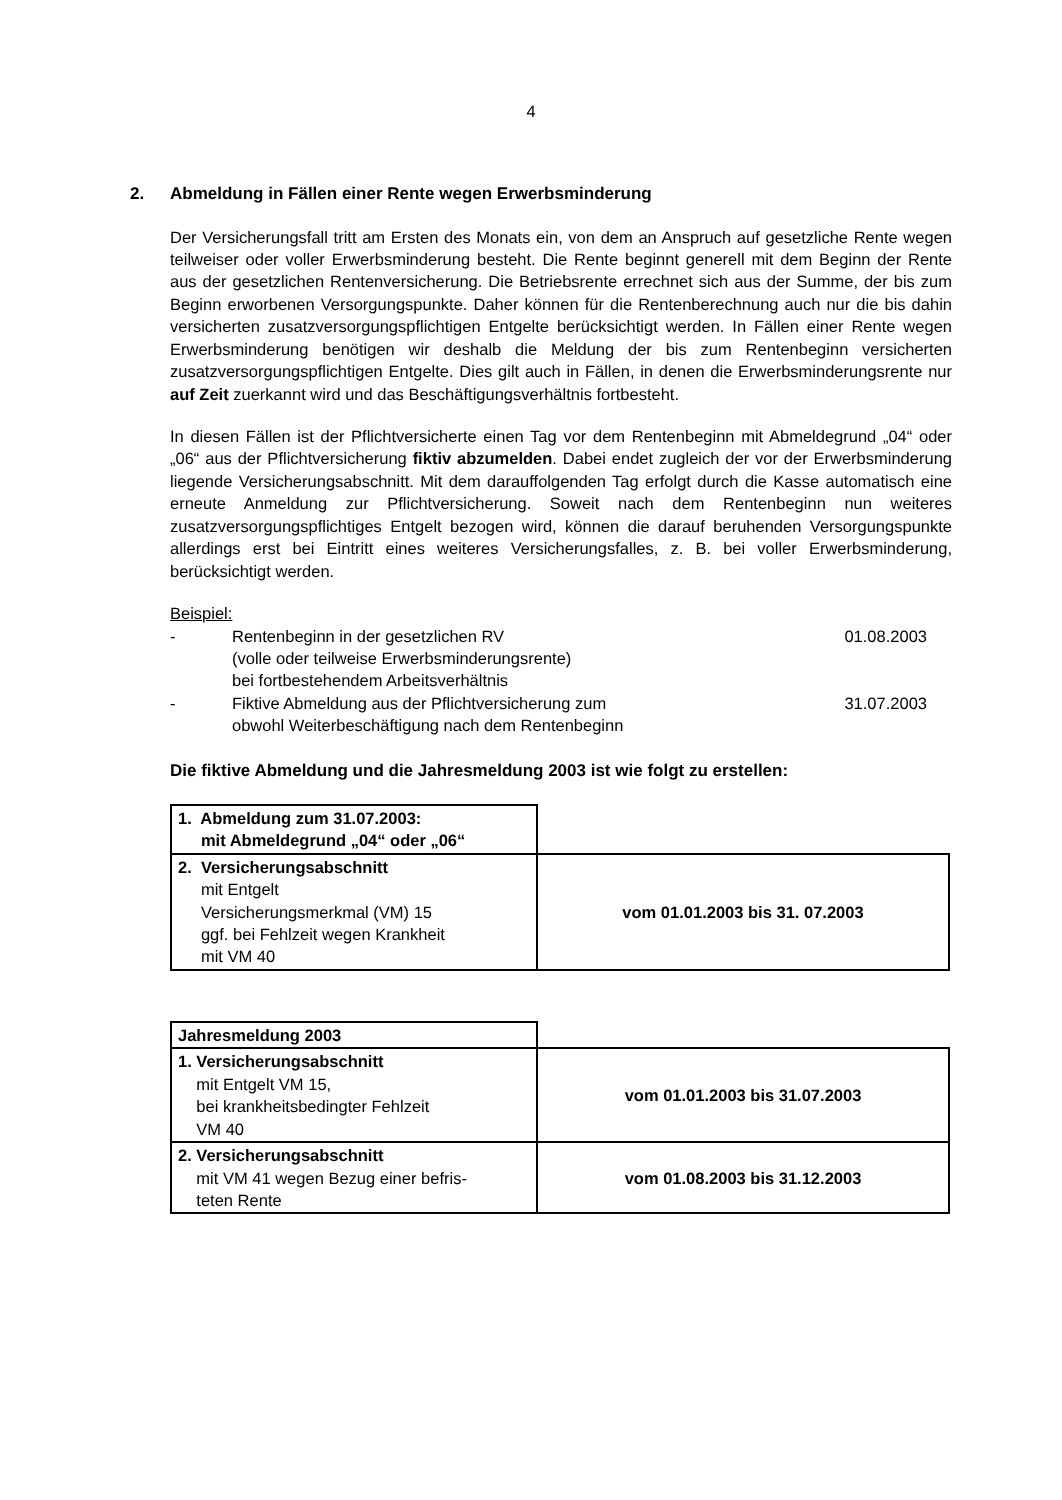4
2. Abmeldung in Fällen einer Rente wegen Erwerbsminderung
Der Versicherungsfall tritt am Ersten des Monats ein, von dem an Anspruch auf gesetzliche Rente wegen teilweiser oder voller Erwerbsminderung besteht. Die Rente beginnt generell mit dem Beginn der Rente aus der gesetzlichen Rentenversicherung. Die Betriebsrente errechnet sich aus der Summe, der bis zum Beginn erworbenen Versorgungspunkte. Daher können für die Rentenberechnung auch nur die bis dahin versicherten zusatzversorgungspflichtigen Entgelte berücksichtigt werden. In Fällen einer Rente wegen Erwerbsminderung benötigen wir deshalb die Meldung der bis zum Rentenbeginn versicherten zusatzversorgungspflichtigen Entgelte. Dies gilt auch in Fällen, in denen die Erwerbsminderungsrente nur auf Zeit zuerkannt wird und das Beschäftigungsverhältnis fortbesteht.
In diesen Fällen ist der Pflichtversicherte einen Tag vor dem Rentenbeginn mit Abmeldegrund „04“ oder „06“ aus der Pflichtversicherung fiktiv abzumelden. Dabei endet zugleich der vor der Erwerbsminderung liegende Versicherungsabschnitt. Mit dem darauffolgenden Tag erfolgt durch die Kasse automatisch eine erneute Anmeldung zur Pflichtversicherung. Soweit nach dem Rentenbeginn nun weiteres zusatzversorgungspflichtiges Entgelt bezogen wird, können die darauf beruhenden Versorgungspunkte allerdings erst bei Eintritt eines weiteres Versicherungsfalles, z. B. bei voller Erwerbsminderung, berücksichtigt werden.
Beispiel:
- Rentenbeginn in der gesetzlichen RV
(volle oder teilweise Erwerbsminderungsrente)
bei fortbestehendem Arbeitsverhältnis
01.08.2003
- Fiktive Abmeldung aus der Pflichtversicherung zum
obwohl Weiterbeschäftigung nach dem Rentenbeginn
31.07.2003
Die fiktive Abmeldung und die Jahresmeldung 2003 ist wie folgt zu erstellen:
| 1. Abmeldung zum 31.07.2003: mit Abmeldegrund „04“ oder „06“ | |
| 2. Versicherungsabschnitt mit Entgelt Versicherungsmerkmal (VM) 15 ggf. bei Fehlzeit wegen Krankheit mit VM 40 | vom 01.01.2003 bis 31. 07.2003 |
| Jahresmeldung 2003 | |
| 1. Versicherungsabschnitt mit Entgelt VM 15, bei krankheitsbedingter Fehlzeit VM 40 | vom 01.01.2003 bis 31.07.2003 |
| 2. Versicherungsabschnitt mit VM 41 wegen Bezug einer befris- teten Rente | vom 01.08.2003 bis 31.12.2003 |